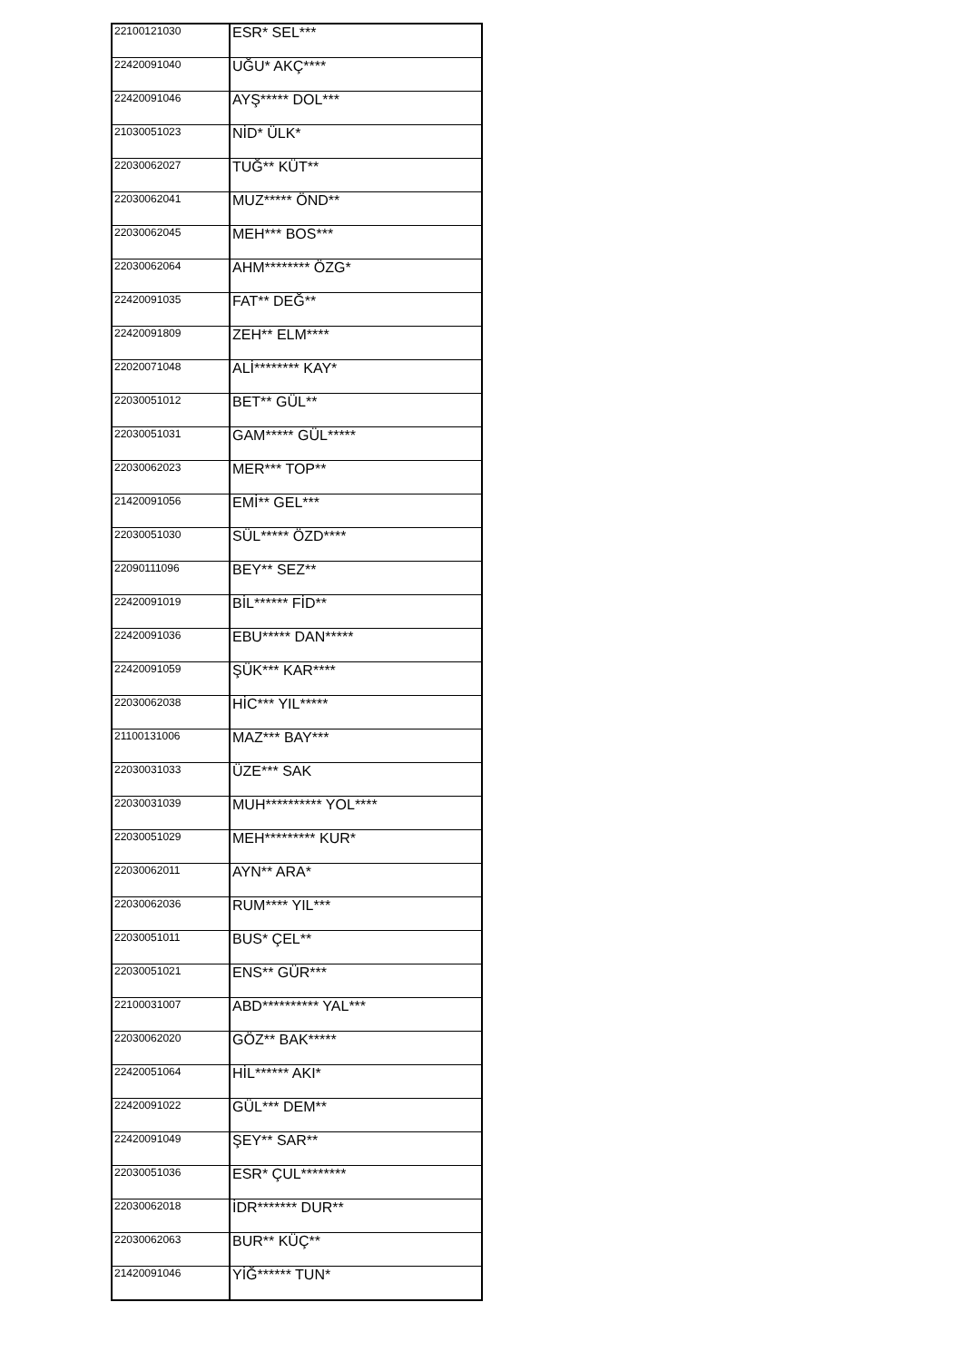| 22100121030 | ESR* SEL*** |
| 22420091040 | UĞU* AKÇ**** |
| 22420091046 | AYŞ***** DOL*** |
| 21030051023 | NİD* ÜLK* |
| 22030062027 | TUĞ** KÜT** |
| 22030062041 | MUZ***** ÖND** |
| 22030062045 | MEH*** BOS*** |
| 22030062064 | AHM******** ÖZG* |
| 22420091035 | FAT** DEĞ** |
| 22420091809 | ZEH** ELM**** |
| 22020071048 | ALİ******** KAY* |
| 22030051012 | BET** GÜL** |
| 22030051031 | GAM***** GÜL***** |
| 22030062023 | MER*** TOP** |
| 21420091056 | EMİ** GEL*** |
| 22030051030 | SÜL***** ÖZD**** |
| 22090111096 | BEY** SEZ** |
| 22420091019 | BİL****** FİD** |
| 22420091036 | EBU***** DAN***** |
| 22420091059 | ŞÜK*** KAR**** |
| 22030062038 | HİC*** YIL***** |
| 21100131006 | MAZ*** BAY*** |
| 22030031033 | ÜZE*** SAK |
| 22030031039 | MUH********** YOL**** |
| 22030051029 | MEH********* KUR* |
| 22030062011 | AYN** ARA* |
| 22030062036 | RUM**** YIL*** |
| 22030051011 | BUS* ÇEL** |
| 22030051021 | ENS** GÜR*** |
| 22100031007 | ABD********** YAL*** |
| 22030062020 | GÖZ** BAK***** |
| 22420051064 | HİL****** AKI* |
| 22420091022 | GÜL*** DEM** |
| 22420091049 | ŞEY** SAR** |
| 22030051036 | ESR* ÇUL******** |
| 22030062018 | İDR******* DUR** |
| 22030062063 | BUR** KÜÇ** |
| 21420091046 | YİĞ****** TUN* |